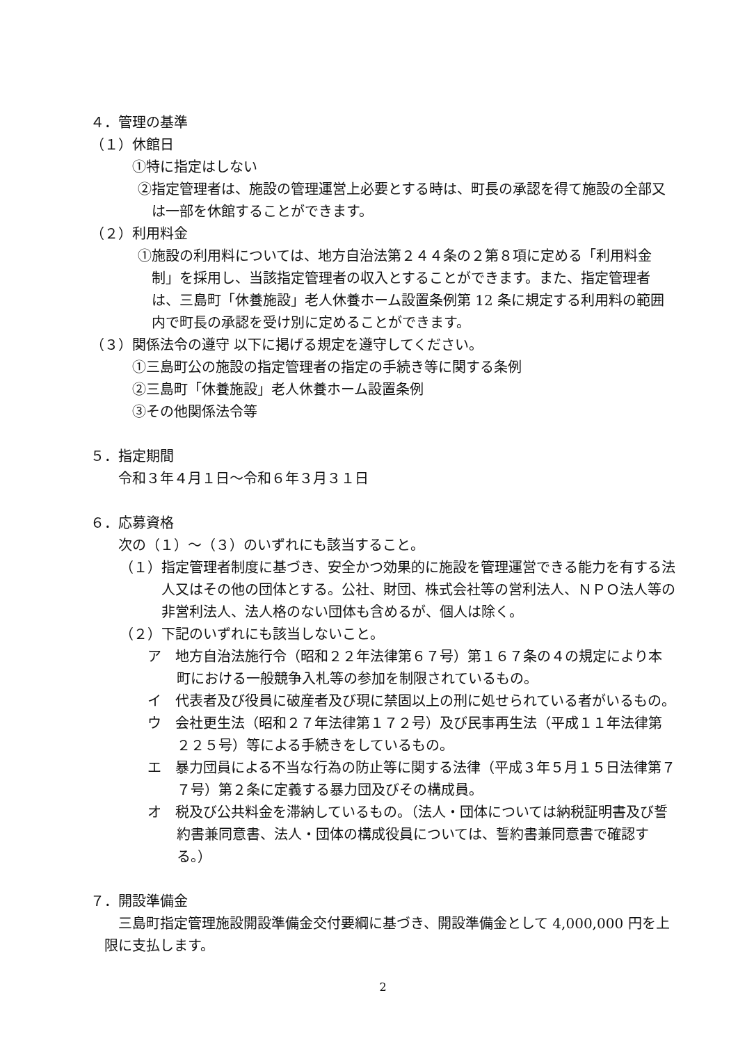４．管理の基準
（１）休館日
①特に指定はしない
②指定管理者は、施設の管理運営上必要とする時は、町長の承認を得て施設の全部又は一部を休館することができます。
（２）利用料金
①施設の利用料については、地方自治法第２４４条の２第８項に定める「利用料金制」を採用し、当該指定管理者の収入とすることができます。また、指定管理者は、三島町「休養施設」老人休養ホーム設置条例第 12 条に規定する利用料の範囲内で町長の承認を受け別に定めることができます。
（３）関係法令の遵守 以下に掲げる規定を遵守してください。
①三島町公の施設の指定管理者の指定の手続き等に関する条例
②三島町「休養施設」老人休養ホーム設置条例
③その他関係法令等
５．指定期間
令和３年４月１日～令和６年３月３１日
６．応募資格
次の（１）～（３）のいずれにも該当すること。
（１）指定管理者制度に基づき、安全かつ効果的に施設を管理運営できる能力を有する法人又はその他の団体とする。公社、財団、株式会社等の営利法人、ＮＰＯ法人等の非営利法人、法人格のない団体も含めるが、個人は除く。
（２）下記のいずれにも該当しないこと。
ア　地方自治法施行令（昭和２２年法律第６７号）第１６７条の４の規定により本町における一般競争入札等の参加を制限されているもの。
イ　代表者及び役員に破産者及び現に禁固以上の刑に処せられている者がいるもの。
ウ　会社更生法（昭和２７年法律第１７２号）及び民事再生法（平成１１年法律第２２５号）等による手続きをしているもの。
エ　暴力団員による不当な行為の防止等に関する法律（平成３年５月１５日法律第７７号）第２条に定義する暴力団及びその構成員。
オ　税及び公共料金を滞納しているもの。（法人・団体については納税証明書及び誓約書兼同意書、法人・団体の構成役員については、誓約書兼同意書で確認する。）
７．開設準備金
三島町指定管理施設開設準備金交付要綱に基づき、開設準備金として 4,000,000 円を上限に支払します。
2